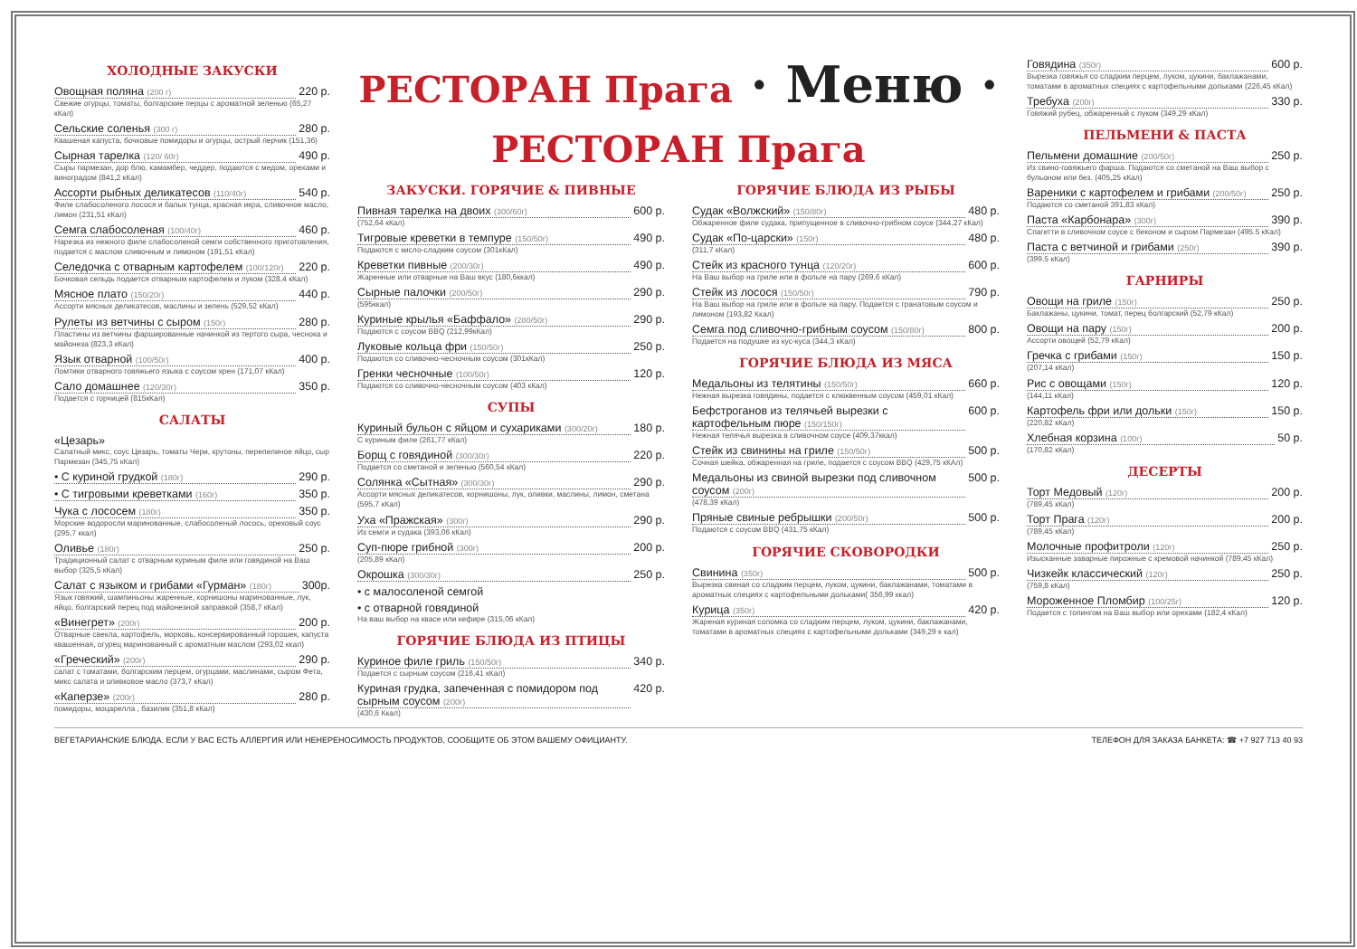ХОЛОДНЫЕ ЗАКУСКИ
Овощная поляна (200 г) 220 р.
Свежие огурцы, томаты, болгарские перцы с ароматной зеленью (65,27 кКал)
Сельские соленья (300 г) 280 р.
Квашеная капуста, бочковые помидоры и огурцы, острый перчик (151,36)
Сырная тарелка (120/ 60г) 490 р.
Сыры пармезан, дор блю, камамбер, чеддер, подаются с медом, орехами и виноградом (841,2 кКал)
Ассорти рыбных деликатесов (110/40г) 540 р.
Филе слабосоленого лосося и балык тунца, красная икра, сливочное масло, лимон (231,51 кКал)
Семга слабосоленая (100/40г) 460 р.
Нарезка из нежного филе слабосоленой семги собственного приготовления, подается с маслом сливочным и лимоном (191,51 кКал)
Селедочка с отварным картофелем (100/120г) 220 р.
Бочковая сельдь подается отварным картофелем и луком (328,4 кКал)
Мясное плато (150/20г) 440 р.
Ассорти мясных деликатесов, маслины и зелень (529,52 кКал)
Рулеты из ветчины с сыром (150г) 280 р.
Пластины из ветчины фаршированные начинкой из тертого сыра, чеснока и майонеза (823,3 кКал)
Язык отварной (100/50г) 400 р.
Ломтики отварного говяжьего языка с соусом хрен (171,07 кКал)
Сало домашнее (120/30г) 350 р.
Подается с горчицей (815кКал)
САЛАТЫ
«Цезарь»
Салатный микс, соус Цезарь, томаты Чери, крутоны, перепелиное яйцо, сыр Пармезан (345,75 кКал)
• С куриной грудкой (180г) 290 р.
• С тигровыми креветками (160г) 350 р.
Чука с лососем (180г) 350 р.
Морские водоросли маринованные, слабосоленый лосось, ореховый соус (295,7 ккал)
Оливье (180г) 250 р.
Традиционный салат с отварным куриным филе или говядиной на Ваш выбор (325,5 кКал)
Салат с языком и грибами «Гурман» (180г) 300р.
Язык говяжий, шампиньоны жаренные, корнишоны маринованные, лук, яйцо, болгарский перец под майонезной заправкой (358,7 кКал)
«Винегрет» (200г) 200 р.
Отварные свекла, картофель, морковь, консервированный горошек, капуста квашенная, огурец маринованный с ароматным маслом (293,02 ккал)
«Греческий» (200г) 290 р.
салат с томатами, болгарским перцем, огурцами, маслинами, сыром Фета, микс салата и оливковое масло (373,7 кКал)
«Каперзе» (200г) 280 р.
помидоры, моцарелла , базилик (351,8 кКал)
РЕСТОРАН Прага · Меню · РЕСТОРАН Прага
ЗАКУСКИ. ГОРЯЧИЕ & ПИВНЫЕ
Пивная тарелка на двоих (300/60г) 600 р.
(752,64 кКал)
Тигровые креветки в темпуре (150/50г) 490 р.
Подаются с кисло-сладким соусом (301кКал)
Креветки пивные (200/30г) 490 р.
Жаренные или отварные на Ваш вкус (180,6ккал)
Сырные палочки (200/50г) 290 р.
(595ккал)
Куриные крылья «Баффало» (280/50г) 290 р.
Подаются с соусом BBQ (212,99кКал)
Луковые кольца фри (150/50г) 250 р.
Подаются со сливочно-чесночным соусом (301кКал)
Гренки чесночные (100/50г) 120 р.
Подаются со сливочно-чесночным соусом (403 кКал)
СУПЫ
Куриный бульон с яйцом и сухариками (300/20г) 180 р.
С куриным филе (261,77 кКал)
Борщ с говядиной (300/30г) 220 р.
Подается со сметаной и зеленью (560,54 кКал)
Солянка «Сытная» (300/30г) 290 р.
Ассорти мясных деликатесов, корнишоны, лук, оливки, маслины, лимон, сметана (595,7 кКал)
Уха «Пражская» (300г) 290 р.
Из семги и судака (393,06 кКал)
Суп-пюре грибной (300г) 200 р.
(205,89 кКал)
Окрошка (300/30г) 250 р.
• с малосоленой семгой
• с отварной говядиной
На ваш выбор на квасе или кефире (315,06 кКал)
ГОРЯЧИЕ БЛЮДА ИЗ ПТИЦЫ
Куриное филе гриль (150/50г) 340 р.
Подается с сырным соусом (216,41 кКал)
Куриная грудка, запеченная с помидором под сырным соусом (200г) 420 р.
(430,6 Ккал)
ГОРЯЧИЕ БЛЮДА ИЗ РЫБЫ
Судак «Волжский» (150/80г) 480 р.
Обжаренное филе судака, припущенное в сливочно-грибном соусе (344,27 кКал)
Судак «По-царски» (150г) 480 р.
(311,7 кКал)
Стейк из красного тунца (120/20г) 600 р.
На Ваш выбор на гриле или в фольге на пару (269,6 кКал)
Стейк из лосося (150/50г) 790 р.
На Ваш выбор на гриле или в фольге на пару. Подается с гранатовым соусом и лимоном (193,82 Ккал)
Семга под сливочно-грибным соусом (150/80г) 800 р.
Подается на подушке из кус-куса (344,3 кКал)
ГОРЯЧИЕ БЛЮДА ИЗ МЯСА
Медальоны из телятины (150/50г) 660 р.
Нежная вырезка говядины, подается с клюквенным соусом (459,01 кКал)
Бефстроганов из телячьей вырезки с картофельным пюре (150/150г) 600 р.
Нежная телячья вырезка в сливочном соусе (409,37ккал)
Стейк из свинины на гриле (150/50г) 500 р.
Сочная шейка, обжаренная на гриле, подается с соусом BBQ (429,75 кКАл)
Медальоны из свиной вырезки под сливочном соусом (200г) 500 р.
(478,39 кКал)
Пряные свиные ребрышки (200/50г) 500 р.
Подаются с соусом BBQ (431,75 кКал)
ГОРЯЧИЕ СКОВОРОДКИ
Свинина (350г) 500 р.
Вырезка свиная со сладким перцем, луком, цукини, баклажанами, томатами в ароматных специях с картофельными дольками( 356,99 ккал)
Курица (350г) 420 р.
Жареная куриная соломка со сладким перцем, луком, цукини, баклажанами, томатами в ароматных специях с картофельными дольками (349,29 к кал)
Говядина (350г) 600 р.
Вырезка говяжья со сладким перцем, луком, цукини, баклажанами, томатами в ароматных специях с картофельными дольками (226,45 кКал)
Требуха (200г) 330 р.
Говяжий рубец, обжаренный с луком (349,29 кКал)
ПЕЛЬМЕНИ & ПАСТА
Пельмени домашние (200/50г) 250 р.
Из свино-говяжьего фарша. Подаются со сметаной на Ваш выбор с бульоном или без. (405,25 кКал)
Вареники с картофелем и грибами (200/50г) 250 р.
Подаются со сметаной 391,83 кКал)
Паста «Карбонара» (300г) 390 р.
Спагетти в сливочном соусе с беконом и сыром Пармезан (495.5 кКал)
Паста с ветчиной и грибами (250г) 390 р.
(399.5 кКал)
ГАРНИРЫ
Овощи на гриле (150г) 250 р.
Баклажаны, цукини, томат, перец болгарский (52,79 кКал)
Овощи на пару (150г) 200 р.
Ассорти овощей (52,79 кКал)
Гречка с грибами (150г) 150 р.
(207,14 кКал)
Рис с овощами (150г) 120 р.
(144,11 кКал)
Картофель фри или дольки (150г) 150 р.
(220,82 кКал)
Хлебная корзина (100г) 50 р.
(170,82 кКал)
ДЕСЕРТЫ
Торт Медовый (120г) 200 р.
(789,45 кКал)
Торт Прага (120г) 200 р.
(789,45 кКал)
Молочные профитроли (120г) 250 р.
Изысканные заварные пирожные с кремовой начинкой (789,45 кКал)
Чизкейк классический (120г) 250 р.
(759,8 кКал)
Мороженное Пломбир (100/25г) 120 р.
Подается с топингом на Ваш выбор или орехами (182,4 кКал)
ВЕГЕТАРИАНСКИЕ БЛЮДА. ЕСЛИ У ВАС ЕСТЬ АЛЛЕРГИЯ ИЛИ НЕНЕРЕНОСИМОСТЬ ПРОДУКТОВ, СООБЩИТЕ ОБ ЭТОМ ВАШЕМУ ОФИЦИАНТУ. ТЕЛЕФОН ДЛЯ ЗАКАЗА БАНКЕТА: ☎ +7 927 713 40 93